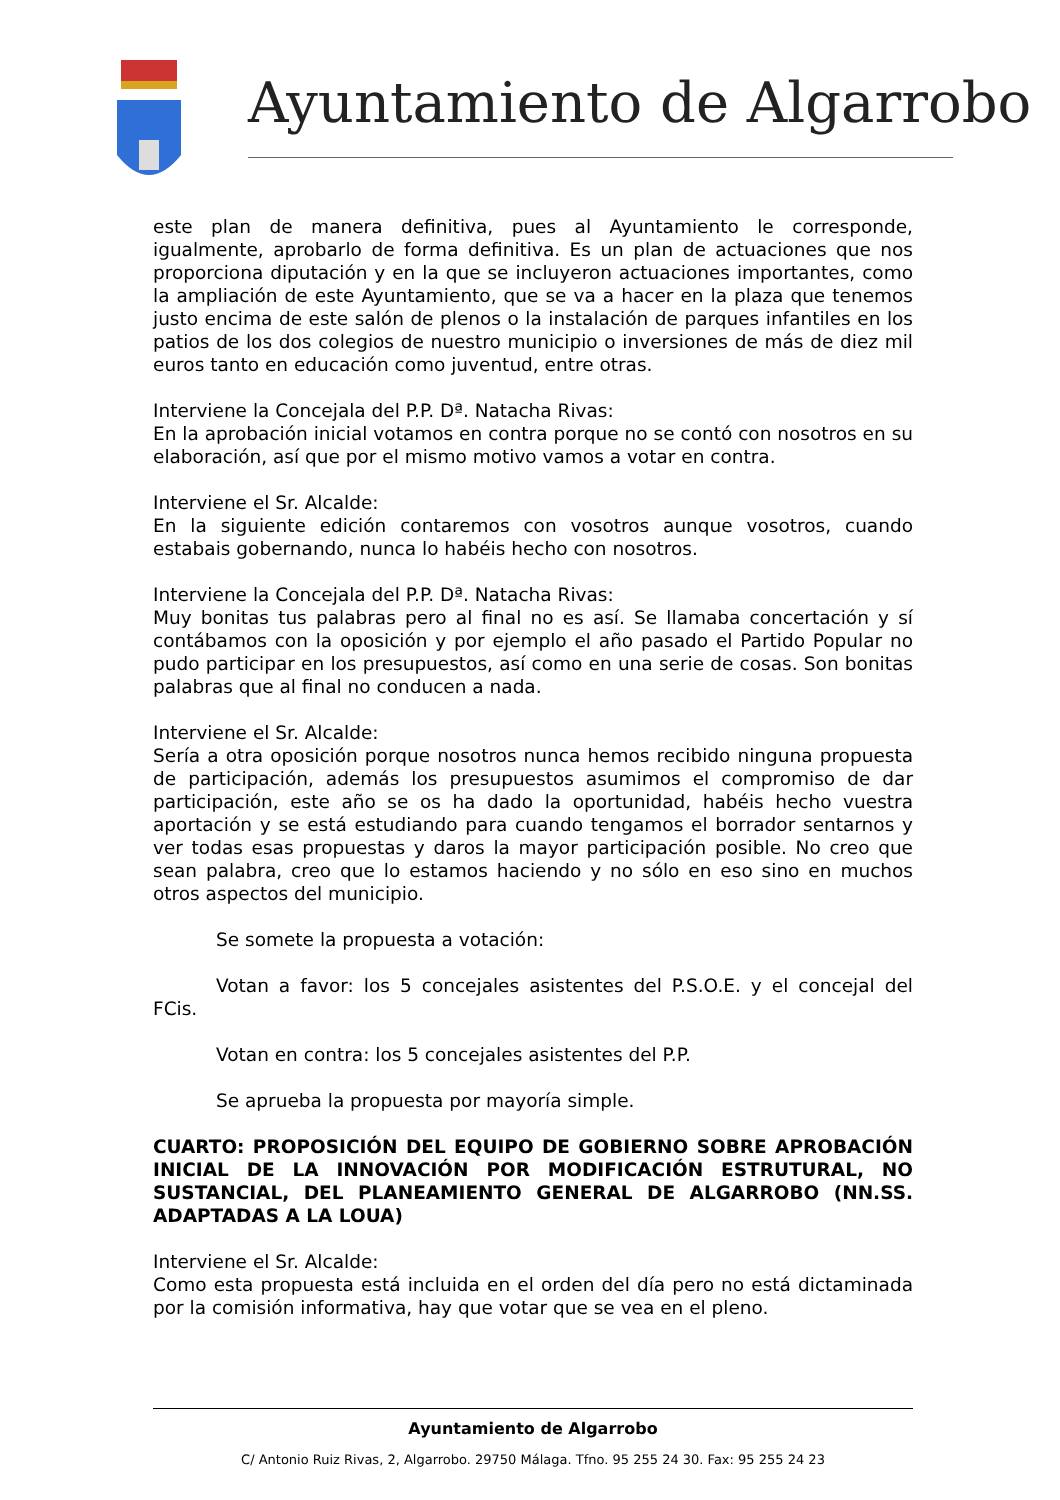Ayuntamiento de Algarrobo
este plan de manera definitiva, pues al Ayuntamiento le corresponde, igualmente, aprobarlo de forma definitiva. Es un plan de actuaciones que nos proporciona diputación y en la que se incluyeron actuaciones importantes, como la ampliación de este Ayuntamiento, que se va a hacer en la plaza que tenemos justo encima de este salón de plenos o la instalación de parques infantiles en los patios de los dos colegios de nuestro municipio o inversiones de más de diez mil euros tanto en educación como juventud, entre otras.
Interviene la Concejala del P.P. Dª. Natacha Rivas:
En la aprobación inicial votamos en contra porque no se contó con nosotros en su elaboración, así que por el mismo motivo vamos a votar en contra.
Interviene el Sr. Alcalde:
En la siguiente edición contaremos con vosotros aunque vosotros, cuando estabais gobernando, nunca lo habéis hecho con nosotros.
Interviene la Concejala del P.P. Dª. Natacha Rivas:
Muy bonitas tus palabras pero al final no es así. Se llamaba concertación y sí contábamos con la oposición y por ejemplo el año pasado el Partido Popular no pudo participar en los presupuestos, así como en una serie de cosas. Son bonitas palabras que al final no conducen a nada.
Interviene el Sr. Alcalde:
Sería a otra oposición porque nosotros nunca hemos recibido ninguna propuesta de participación, además los presupuestos asumimos el compromiso de dar participación, este año se os ha dado la oportunidad, habéis hecho vuestra aportación y se está estudiando para cuando tengamos el borrador sentarnos y ver todas esas propuestas y daros la mayor participación posible. No creo que sean palabra, creo que lo estamos haciendo y no sólo en eso sino en muchos otros aspectos del municipio.
Se somete la propuesta a votación:
Votan a favor: los 5 concejales asistentes del P.S.O.E. y el concejal del FCis.
Votan en contra: los 5 concejales asistentes del P.P.
Se aprueba la propuesta por mayoría simple.
CUARTO: PROPOSICIÓN DEL EQUIPO DE GOBIERNO SOBRE APROBACIÓN INICIAL DE LA INNOVACIÓN POR MODIFICACIÓN ESTRUTURAL, NO SUSTANCIAL, DEL PLANEAMIENTO GENERAL DE ALGARROBO (NN.SS. ADAPTADAS A LA LOUA)
Interviene el Sr. Alcalde:
Como esta propuesta está incluida en el orden del día pero no está dictaminada por la comisión informativa, hay que votar que se vea en el pleno.
Ayuntamiento de Algarrobo
C/ Antonio Ruiz Rivas, 2, Algarrobo. 29750 Málaga. Tfno. 95 255 24 30. Fax: 95 255 24 23